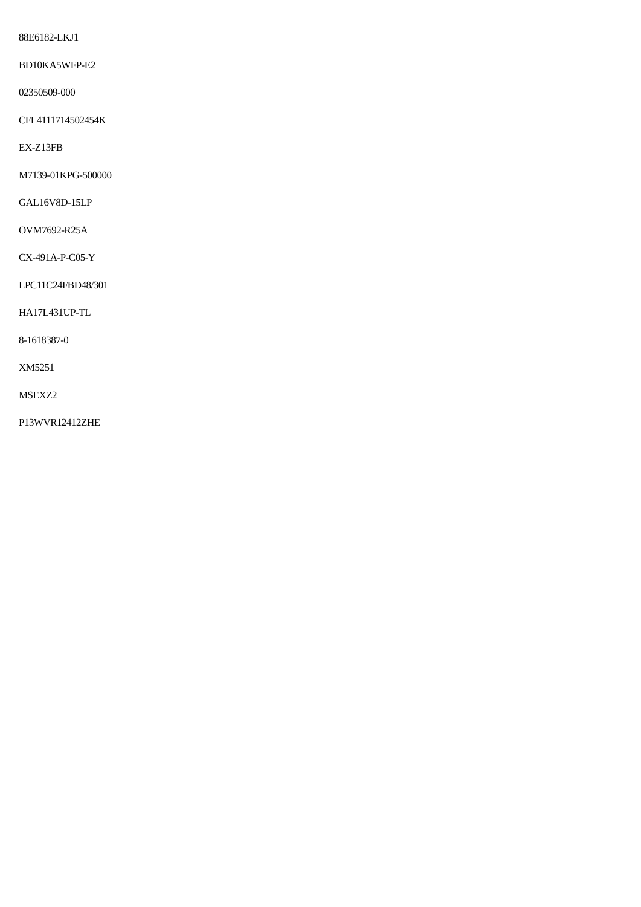88E6182-LKJ1
BD10KA5WFP-E2
02350509-000
CFL4111714502454K
EX-Z13FB
M7139-01KPG-500000
GAL16V8D-15LP
OVM7692-R25A
CX-491A-P-C05-Y
LPC11C24FBD48/301
HA17L431UP-TL
8-1618387-0
XM5251
MSEXZ2
P13WVR12412ZHE